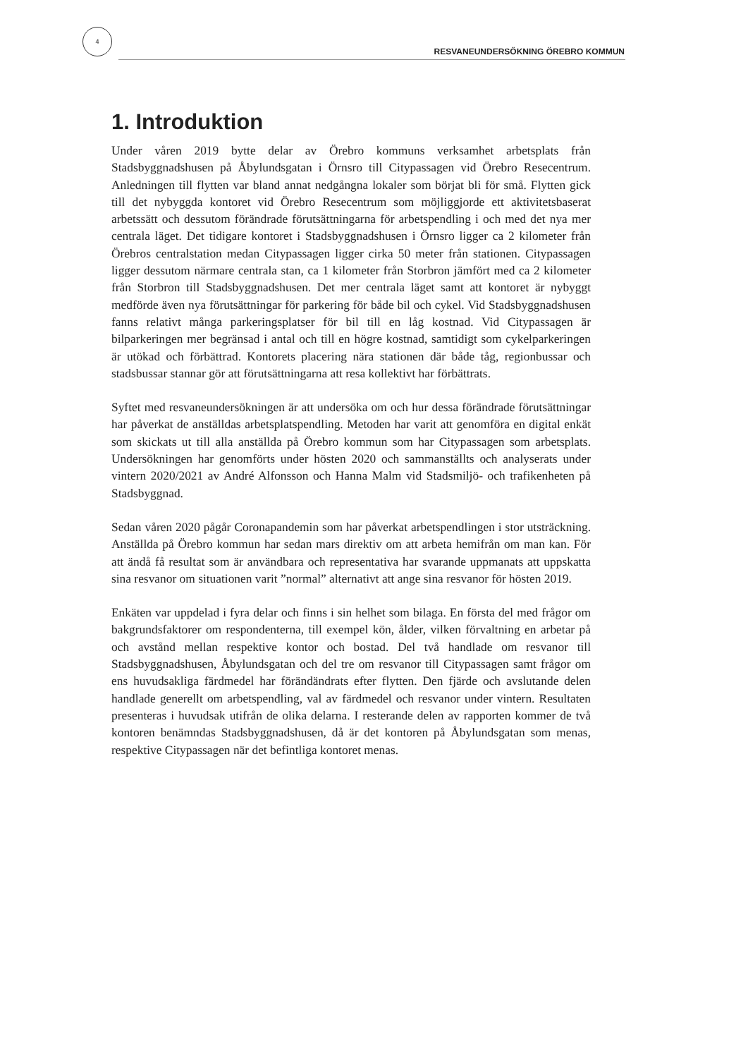4
RESVANEUNDERSÖKNING ÖREBRO KOMMUN
1. Introduktion
Under våren 2019 bytte delar av Örebro kommuns verksamhet arbetsplats från Stadsbyggnadshusen på Åbylundsgatan i Örnsro till Citypassagen vid Örebro Resecentrum. Anledningen till flytten var bland annat nedgångna lokaler som börjat bli för små. Flytten gick till det nybyggda kontoret vid Örebro Resecentrum som möjliggjorde ett aktivitetsbaserat arbetssätt och dessutom förändrade förutsättningarna för arbetspendling i och med det nya mer centrala läget. Det tidigare kontoret i Stadsbyggnadshusen i Örnsro ligger ca 2 kilometer från Örebros centralstation medan Citypassagen ligger cirka 50 meter från stationen. Citypassagen ligger dessutom närmare centrala stan, ca 1 kilometer från Storbron jämfört med ca 2 kilometer från Storbron till Stadsbyggnadshusen. Det mer centrala läget samt att kontoret är nybyggt medförde även nya förutsättningar för parkering för både bil och cykel. Vid Stadsbyggnadshusen fanns relativt många parkeringsplatser för bil till en låg kostnad. Vid Citypassagen är bilparkeringen mer begränsad i antal och till en högre kostnad, samtidigt som cykelparkeringen är utökad och förbättrad. Kontorets placering nära stationen där både tåg, regionbussar och stadsbussar stannar gör att förutsättningarna att resa kollektivt har förbättrats.
Syftet med resvaneundersökningen är att undersöka om och hur dessa förändrade förutsättningar har påverkat de anställdas arbetsplatspendling. Metoden har varit att genomföra en digital enkät som skickats ut till alla anställda på Örebro kommun som har Citypassagen som arbetsplats. Undersökningen har genomförts under hösten 2020 och sammanställts och analyserats under vintern 2020/2021 av André Alfonsson och Hanna Malm vid Stadsmiljö- och trafikenheten på Stadsbyggnad.
Sedan våren 2020 pågår Coronapandemin som har påverkat arbetspendlingen i stor utsträckning. Anställda på Örebro kommun har sedan mars direktiv om att arbeta hemifrån om man kan. För att ändå få resultat som är användbara och representativa har svarande uppmanats att uppskatta sina resvanor om situationen varit ”normal” alternativt att ange sina resvanor för hösten 2019.
Enkäten var uppdelad i fyra delar och finns i sin helhet som bilaga. En första del med frågor om bakgrundsfaktorer om respondenterna, till exempel kön, ålder, vilken förvaltning en arbetar på och avstånd mellan respektive kontor och bostad. Del två handlade om resvanor till Stadsbyggnadshusen, Åbylundsgatan och del tre om resvanor till Citypassagen samt frågor om ens huvudsakliga färdmedel har förändändrats efter flytten. Den fjärde och avslutande delen handlade generellt om arbetspendling, val av färdmedel och resvanor under vintern. Resultaten presenteras i huvudsak utifrån de olika delarna. I resterande delen av rapporten kommer de två kontoren benämndas Stadsbyggnadshusen, då är det kontoren på Åbylundsgatan som menas, respektive Citypassagen när det befintliga kontoret menas.